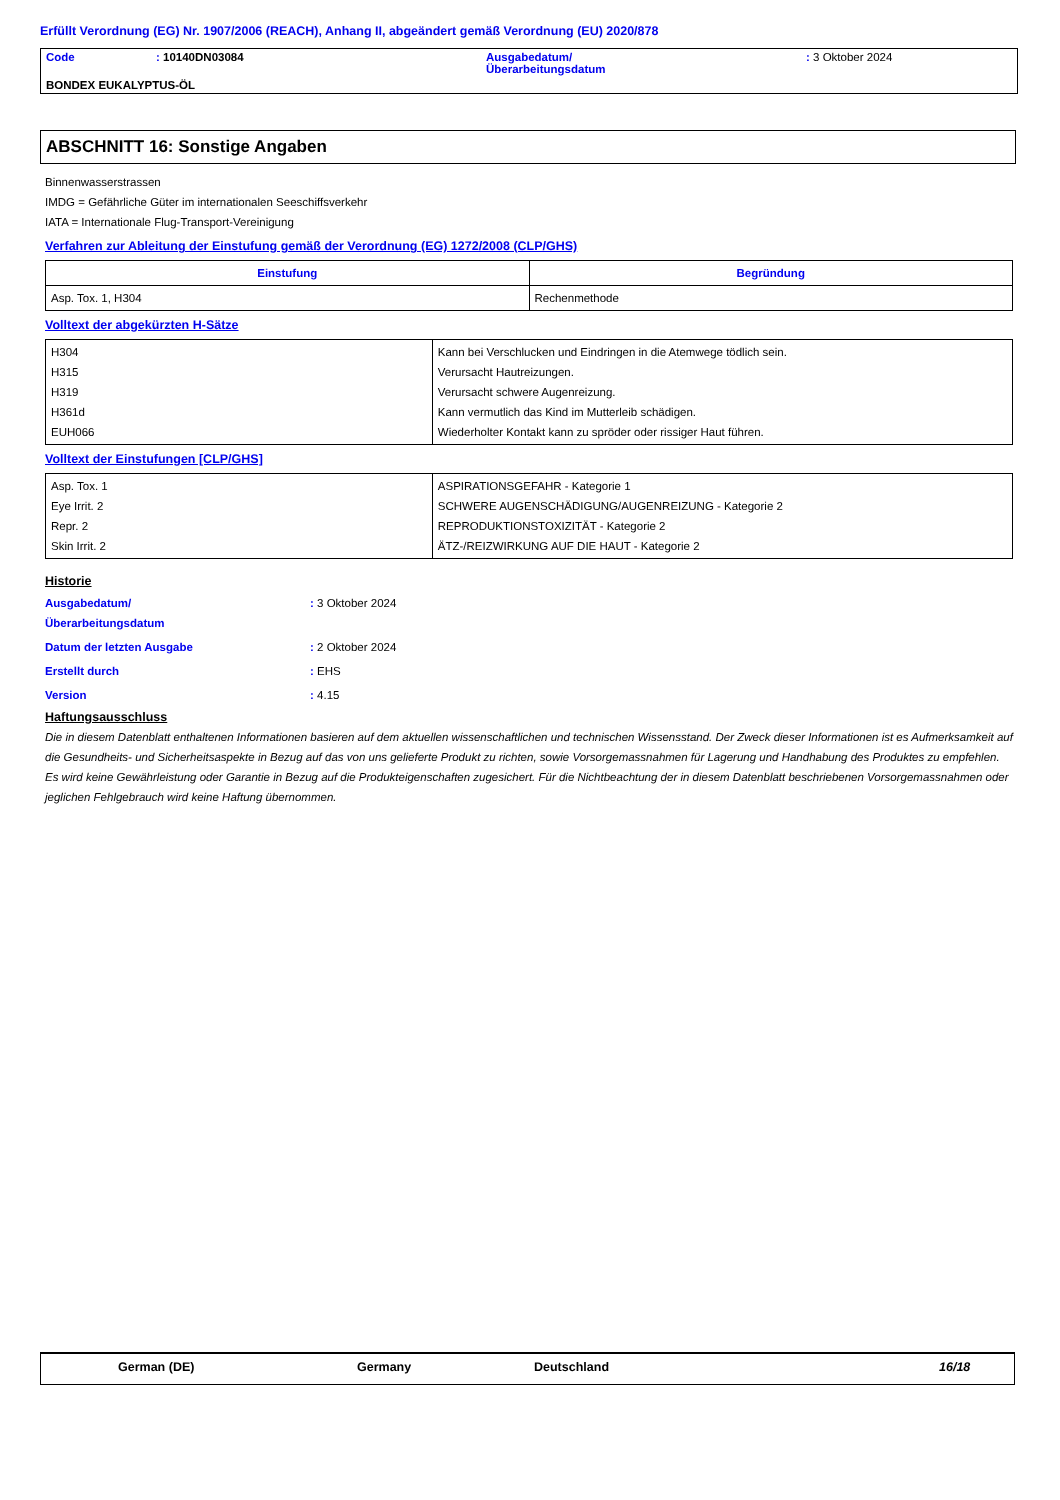Erfüllt Verordnung (EG) Nr. 1907/2006 (REACH), Anhang II, abgeändert gemäß Verordnung (EU) 2020/878
| Code | : 10140DN03084 | Ausgabedatum/ Überarbeitungsdatum | : 3 Oktober 2024 |
| BONDEX EUKALYPTUS-ÖL | | | |
ABSCHNITT 16: Sonstige Angaben
Binnenwasserstrassen
IMDG = Gefährliche Güter im internationalen Seeschiffsverkehr
IATA = Internationale Flug-Transport-Vereinigung
Verfahren zur Ableitung der Einstufung gemäß der Verordnung (EG) 1272/2008 (CLP/GHS)
| Einstufung | Begründung |
| --- | --- |
| Asp. Tox. 1, H304 | Rechenmethode |
Volltext der abgekürzten H-Sätze
| H304 H315 H319 H361d EUH066 | Kann bei Verschlucken und Eindringen in die Atemwege tödlich sein. Verursacht Hautreizungen. Verursacht schwere Augenreizung. Kann vermutlich das Kind im Mutterleib schädigen. Wiederholter Kontakt kann zu spröder oder rissiger Haut führen. |
Volltext der Einstufungen [CLP/GHS]
| Asp. Tox. 1 Eye Irrit. 2 Repr. 2 Skin Irrit. 2 | ASPIRATIONSGEFAHR - Kategorie 1 SCHWERE AUGENSCHÄDIGUNG/AUGENREIZUNG - Kategorie 2 REPRODUKTIONSTOXIZITÄT - Kategorie 2 ÄTZ-/REIZWIRKUNG AUF DIE HAUT - Kategorie 2 |
Historie
| Ausgabedatum/ Überarbeitungsdatum | : 3 Oktober 2024 |
| Datum der letzten Ausgabe | : 2 Oktober 2024 |
| Erstellt durch | : EHS |
| Version | : 4.15 |
Haftungsausschluss
Die in diesem Datenblatt enthaltenen Informationen basieren auf dem aktuellen wissenschaftlichen und technischen Wissensstand. Der Zweck dieser Informationen ist es Aufmerksamkeit auf die Gesundheits- und Sicherheitsaspekte in Bezug auf das von uns gelieferte Produkt zu richten, sowie Vorsorgemassnahmen für Lagerung und Handhabung des Produktes zu empfehlen. Es wird keine Gewährleistung oder Garantie in Bezug auf die Produkteigenschaften zugesichert. Für die Nichtbeachtung der in diesem Datenblatt beschriebenen Vorsorgemassnahmen oder jeglichen Fehlgebrauch wird keine Haftung übernommen.
German (DE) Germany Deutschland 16/18